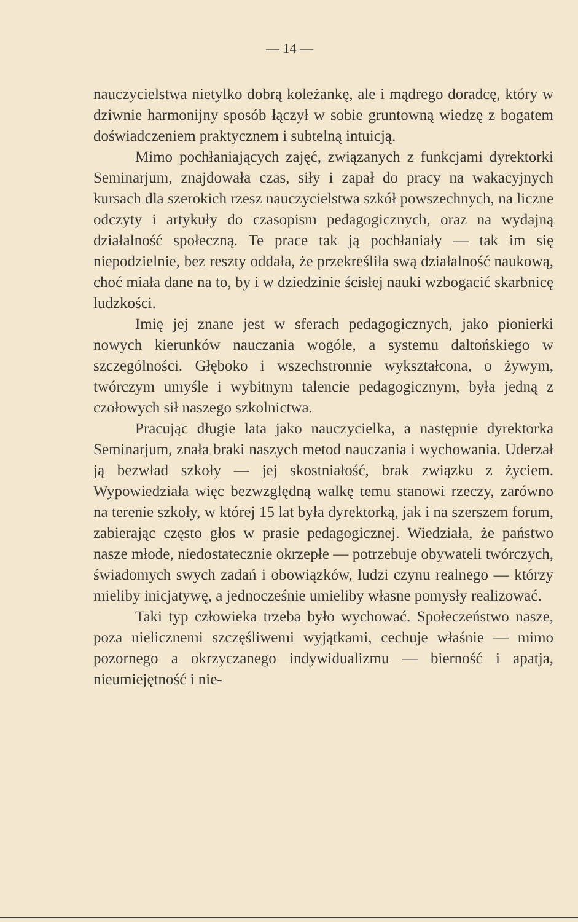— 14 —
nauczycielstwa nietylko dobrą koleżankę, ale i mądrego doradcę, który w dziwnie harmonijny sposób łączył w sobie gruntowną wiedzę z bogatem doświadczeniem praktycznem i subtelną intuicją.
Mimo pochłaniających zajęć, związanych z funkcjami dyrektorki Seminarjum, znajdowała czas, siły i zapał do pracy na wakacyjnych kursach dla szerokich rzesz nauczycielstwa szkół powszechnych, na liczne odczyty i artykuły do czasopism pedagogicznych, oraz na wydajną działalność społeczną. Te prace tak ją pochłaniały — tak im się niepodzielnie, bez reszty oddała, że przekreśliła swą działalność naukową, choć miała dane na to, by i w dziedzinie ścisłej nauki wzbogacić skarbnicę ludzkości.
Imię jej znane jest w sferach pedagogicznych, jako pionierki nowych kierunków nauczania wogóle, a systemu daltońskiego w szczególności. Głęboko i wszechstronnie wykształcona, o żywym, twórczym umyśle i wybitnym talencie pedagogicznym, była jedną z czołowych sił naszego szkolnictwa.
Pracując długie lata jako nauczycielka, a następnie dyrektorka Seminarjum, znała braki naszych metod nauczania i wychowania. Uderzał ją bezwład szkoły — jej skostniałość, brak związku z życiem. Wypowiedziała więc bezwzględną walkę temu stanowi rzeczy, zarówno na terenie szkoły, w której 15 lat była dyrektorką, jak i na szerszem forum, zabierając często głos w prasie pedagogicznej. Wiedziała, że państwo nasze młode, niedostatecznie okrzepłe — potrzebuje obywateli twórczych, świadomych swych zadań i obowiązków, ludzi czynu realnego — którzy mieliby inicjatywę, a jednocześnie umieliby własne pomysły realizować.
Taki typ człowieka trzeba było wychować. Społeczeństwo nasze, poza nielicznemi szczęśliwemi wyjątkami, cechuje właśnie — mimo pozornego a okrzyczanego indywidualizmu — bierność i apatja, nieumiejętność i nie-